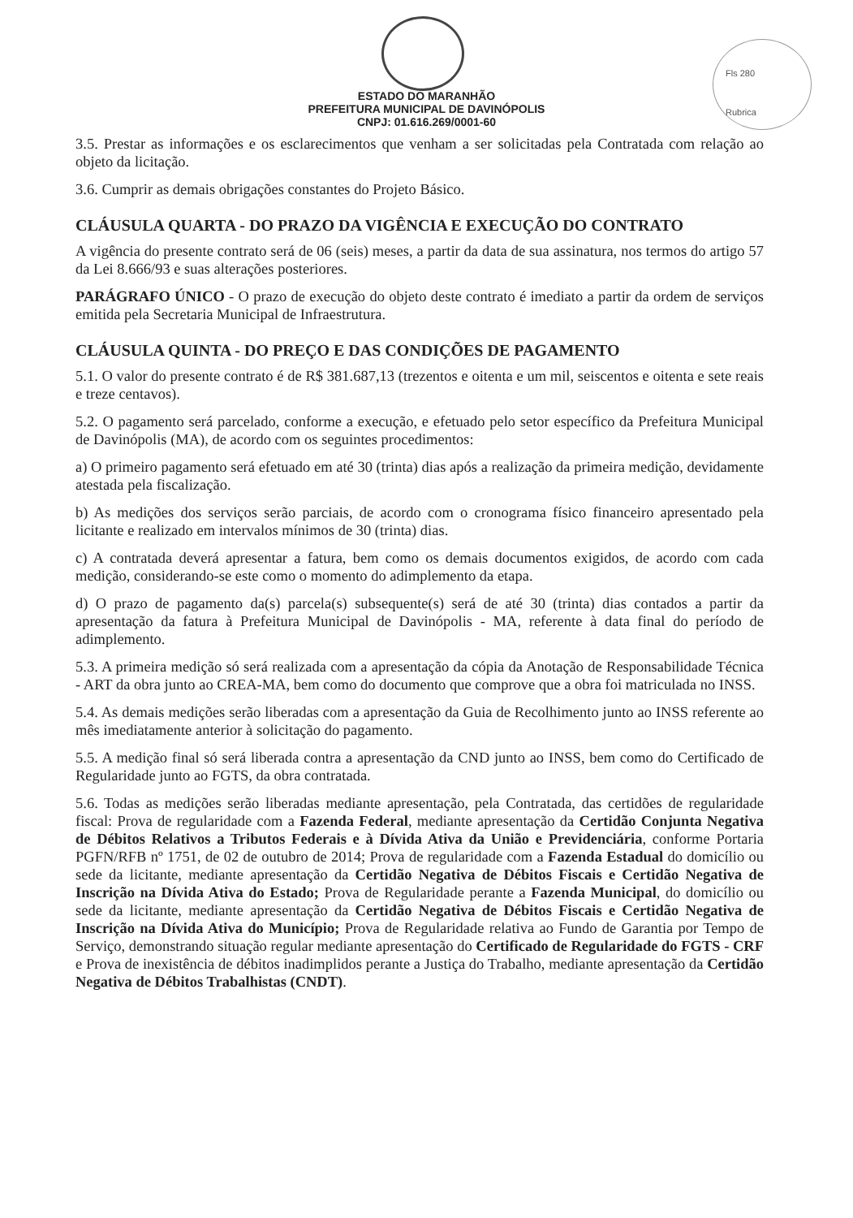Fls 280
Rubrica
ESTADO DO MARANHÃO
PREFEITURA MUNICIPAL DE DAVINÓPOLIS
CNPJ: 01.616.269/0001-60
3.5. Prestar as informações e os esclarecimentos que venham a ser solicitadas pela Contratada com relação ao objeto da licitação.
3.6. Cumprir as demais obrigações constantes do Projeto Básico.
CLÁUSULA QUARTA - DO PRAZO DA VIGÊNCIA E EXECUÇÃO DO CONTRATO
A vigência do presente contrato será de 06 (seis) meses, a partir da data de sua assinatura, nos termos do artigo 57 da Lei 8.666/93 e suas alterações posteriores.
PARÁGRAFO ÚNICO - O prazo de execução do objeto deste contrato é imediato a partir da ordem de serviços emitida pela Secretaria Municipal de Infraestrutura.
CLÁUSULA QUINTA - DO PREÇO E DAS CONDIÇÕES DE PAGAMENTO
5.1. O valor do presente contrato é de R$ 381.687,13 (trezentos e oitenta e um mil, seiscentos e oitenta e sete reais e treze centavos).
5.2. O pagamento será parcelado, conforme a execução, e efetuado pelo setor específico da Prefeitura Municipal de Davinópolis (MA), de acordo com os seguintes procedimentos:
a) O primeiro pagamento será efetuado em até 30 (trinta) dias após a realização da primeira medição, devidamente atestada pela fiscalização.
b) As medições dos serviços serão parciais, de acordo com o cronograma físico financeiro apresentado pela licitante e realizado em intervalos mínimos de 30 (trinta) dias.
c) A contratada deverá apresentar a fatura, bem como os demais documentos exigidos, de acordo com cada medição, considerando-se este como o momento do adimplemento da etapa.
d) O prazo de pagamento da(s) parcela(s) subsequente(s) será de até 30 (trinta) dias contados a partir da apresentação da fatura à Prefeitura Municipal de Davinópolis - MA, referente à data final do período de adimplemento.
5.3. A primeira medição só será realizada com a apresentação da cópia da Anotação de Responsabilidade Técnica - ART da obra junto ao CREA-MA, bem como do documento que comprove que a obra foi matriculada no INSS.
5.4. As demais medições serão liberadas com a apresentação da Guia de Recolhimento junto ao INSS referente ao mês imediatamente anterior à solicitação do pagamento.
5.5. A medição final só será liberada contra a apresentação da CND junto ao INSS, bem como do Certificado de Regularidade junto ao FGTS, da obra contratada.
5.6. Todas as medições serão liberadas mediante apresentação, pela Contratada, das certidões de regularidade fiscal: Prova de regularidade com a Fazenda Federal, mediante apresentação da Certidão Conjunta Negativa de Débitos Relativos a Tributos Federais e à Dívida Ativa da União e Previdenciária, conforme Portaria PGFN/RFB nº 1751, de 02 de outubro de 2014; Prova de regularidade com a Fazenda Estadual do domicílio ou sede da licitante, mediante apresentação da Certidão Negativa de Débitos Fiscais e Certidão Negativa de Inscrição na Dívida Ativa do Estado; Prova de Regularidade perante a Fazenda Municipal, do domicílio ou sede da licitante, mediante apresentação da Certidão Negativa de Débitos Fiscais e Certidão Negativa de Inscrição na Dívida Ativa do Município; Prova de Regularidade relativa ao Fundo de Garantia por Tempo de Serviço, demonstrando situação regular mediante apresentação do Certificado de Regularidade do FGTS - CRF e Prova de inexistência de débitos inadimplidos perante a Justiça do Trabalho, mediante apresentação da Certidão Negativa de Débitos Trabalhistas (CNDT).